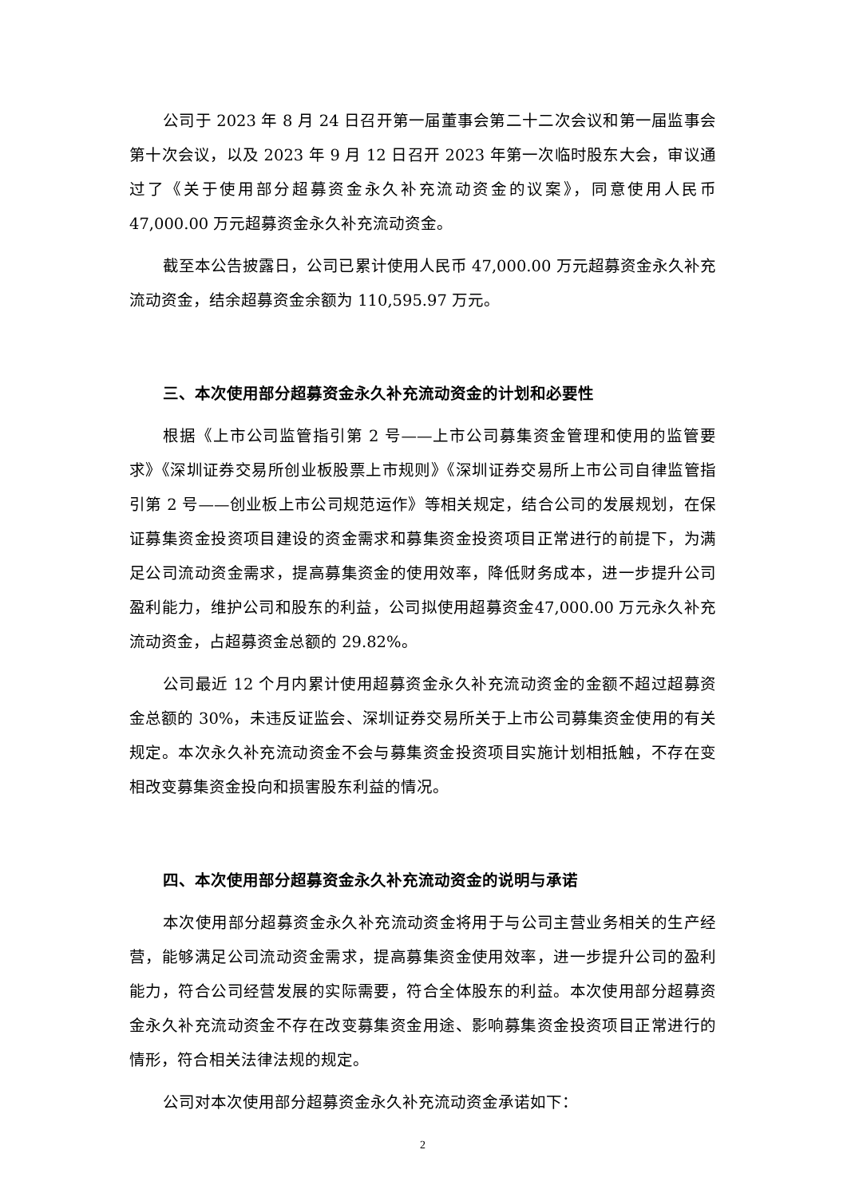公司于 2023 年 8 月 24 日召开第一届董事会第二十二次会议和第一届监事会第十次会议，以及 2023 年 9 月 12 日召开 2023 年第一次临时股东大会，审议通过了《关于使用部分超募资金永久补充流动资金的议案》，同意使用人民币47,000.00 万元超募资金永久补充流动资金。
截至本公告披露日，公司已累计使用人民币 47,000.00 万元超募资金永久补充流动资金，结余超募资金余额为 110,595.97 万元。
三、本次使用部分超募资金永久补充流动资金的计划和必要性
根据《上市公司监管指引第 2 号——上市公司募集资金管理和使用的监管要求》《深圳证券交易所创业板股票上市规则》《深圳证券交易所上市公司自律监管指引第 2 号——创业板上市公司规范运作》等相关规定，结合公司的发展规划，在保证募集资金投资项目建设的资金需求和募集资金投资项目正常进行的前提下，为满足公司流动资金需求，提高募集资金的使用效率，降低财务成本，进一步提升公司盈利能力，维护公司和股东的利益，公司拟使用超募资金47,000.00 万元永久补充流动资金，占超募资金总额的 29.82%。
公司最近 12 个月内累计使用超募资金永久补充流动资金的金额不超过超募资金总额的 30%，未违反证监会、深圳证券交易所关于上市公司募集资金使用的有关规定。本次永久补充流动资金不会与募集资金投资项目实施计划相抵触，不存在变相改变募集资金投向和损害股东利益的情况。
四、本次使用部分超募资金永久补充流动资金的说明与承诺
本次使用部分超募资金永久补充流动资金将用于与公司主营业务相关的生产经营，能够满足公司流动资金需求，提高募集资金使用效率，进一步提升公司的盈利能力，符合公司经营发展的实际需要，符合全体股东的利益。本次使用部分超募资金永久补充流动资金不存在改变募集资金用途、影响募集资金投资项目正常进行的情形，符合相关法律法规的规定。
公司对本次使用部分超募资金永久补充流动资金承诺如下：
2